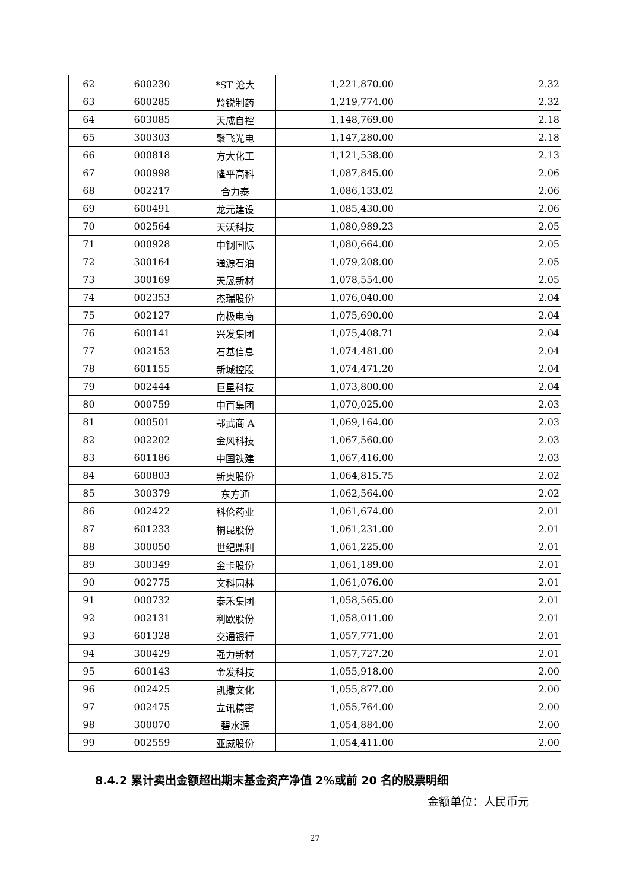| 62 | 600230 | *ST 沧大 | 1,221,870.00 | 2.32 |
| 63 | 600285 | 羚锐制药 | 1,219,774.00 | 2.32 |
| 64 | 603085 | 天成自控 | 1,148,769.00 | 2.18 |
| 65 | 300303 | 聚飞光电 | 1,147,280.00 | 2.18 |
| 66 | 000818 | 方大化工 | 1,121,538.00 | 2.13 |
| 67 | 000998 | 隆平高科 | 1,087,845.00 | 2.06 |
| 68 | 002217 | 合力泰 | 1,086,133.02 | 2.06 |
| 69 | 600491 | 龙元建设 | 1,085,430.00 | 2.06 |
| 70 | 002564 | 天沃科技 | 1,080,989.23 | 2.05 |
| 71 | 000928 | 中钢国际 | 1,080,664.00 | 2.05 |
| 72 | 300164 | 通源石油 | 1,079,208.00 | 2.05 |
| 73 | 300169 | 天晟新材 | 1,078,554.00 | 2.05 |
| 74 | 002353 | 杰瑞股份 | 1,076,040.00 | 2.04 |
| 75 | 002127 | 南极电商 | 1,075,690.00 | 2.04 |
| 76 | 600141 | 兴发集团 | 1,075,408.71 | 2.04 |
| 77 | 002153 | 石基信息 | 1,074,481.00 | 2.04 |
| 78 | 601155 | 新城控股 | 1,074,471.20 | 2.04 |
| 79 | 002444 | 巨星科技 | 1,073,800.00 | 2.04 |
| 80 | 000759 | 中百集团 | 1,070,025.00 | 2.03 |
| 81 | 000501 | 鄂武商 A | 1,069,164.00 | 2.03 |
| 82 | 002202 | 金风科技 | 1,067,560.00 | 2.03 |
| 83 | 601186 | 中国铁建 | 1,067,416.00 | 2.03 |
| 84 | 600803 | 新奥股份 | 1,064,815.75 | 2.02 |
| 85 | 300379 | 东方通 | 1,062,564.00 | 2.02 |
| 86 | 002422 | 科伦药业 | 1,061,674.00 | 2.01 |
| 87 | 601233 | 桐昆股份 | 1,061,231.00 | 2.01 |
| 88 | 300050 | 世纪鼎利 | 1,061,225.00 | 2.01 |
| 89 | 300349 | 金卡股份 | 1,061,189.00 | 2.01 |
| 90 | 002775 | 文科园林 | 1,061,076.00 | 2.01 |
| 91 | 000732 | 泰禾集团 | 1,058,565.00 | 2.01 |
| 92 | 002131 | 利欧股份 | 1,058,011.00 | 2.01 |
| 93 | 601328 | 交通银行 | 1,057,771.00 | 2.01 |
| 94 | 300429 | 强力新材 | 1,057,727.20 | 2.01 |
| 95 | 600143 | 金发科技 | 1,055,918.00 | 2.00 |
| 96 | 002425 | 凯撒文化 | 1,055,877.00 | 2.00 |
| 97 | 002475 | 立讯精密 | 1,055,764.00 | 2.00 |
| 98 | 300070 | 碧水源 | 1,054,884.00 | 2.00 |
| 99 | 002559 | 亚威股份 | 1,054,411.00 | 2.00 |
8.4.2 累计卖出金额超出期末基金资产净值 2%或前 20 名的股票明细
金额单位：人民币元
27